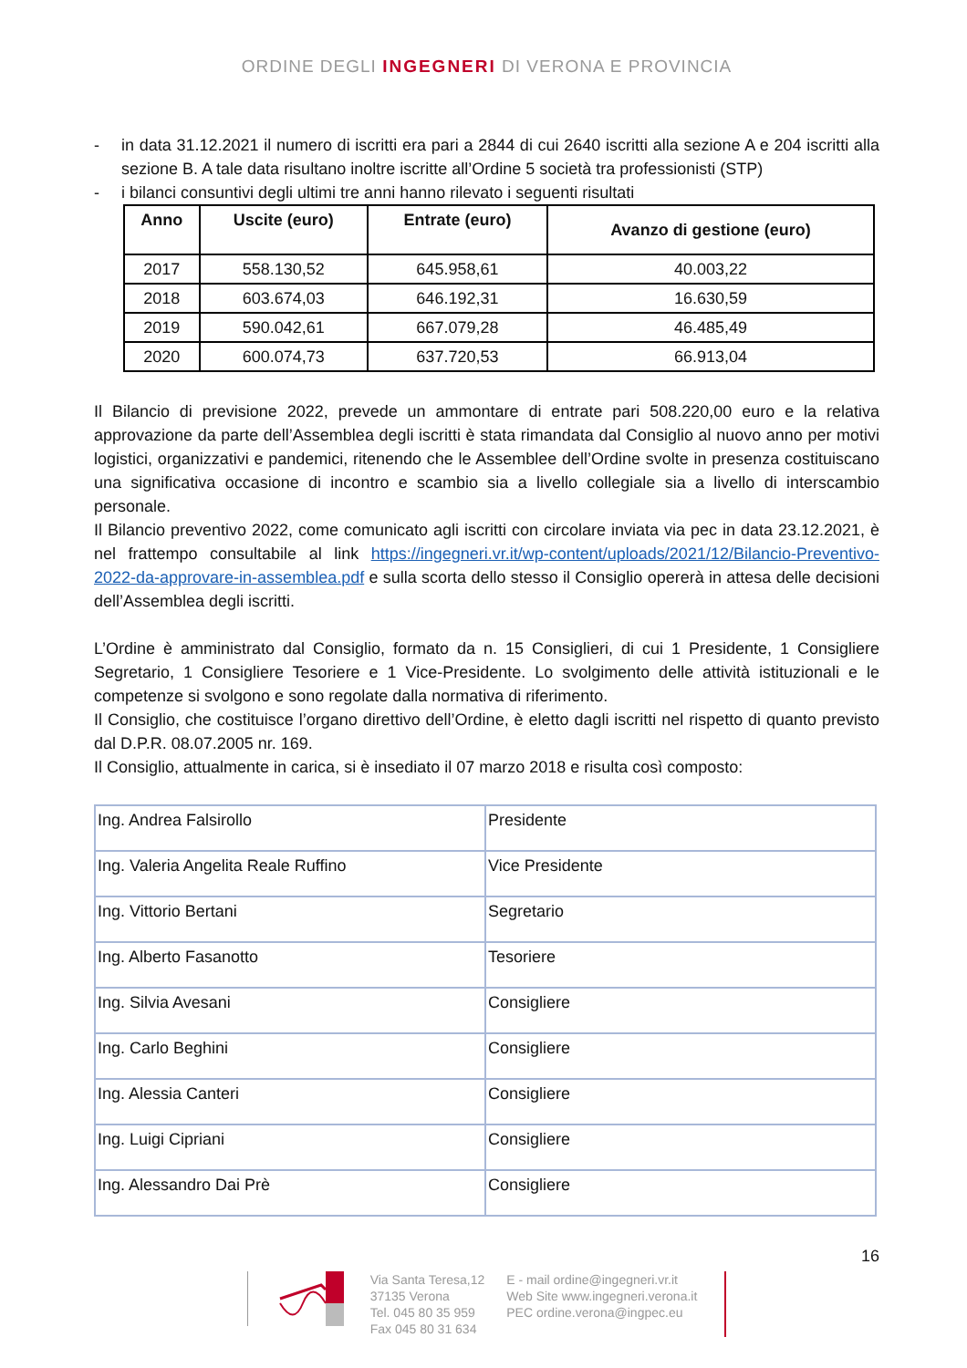ORDINE DEGLI INGEGNERI DI VERONA E PROVINCIA
- in data 31.12.2021 il numero di iscritti era pari a 2844 di cui 2640 iscritti alla sezione A e 204 iscritti alla sezione B. A tale data risultano inoltre iscritte all’Ordine 5 società tra professionisti (STP)
- i bilanci consuntivi degli ultimi tre anni hanno rilevato i seguenti risultati
| Anno | Uscite (euro) | Entrate (euro) | Avanzo di gestione (euro) |
| --- | --- | --- | --- |
| 2017 | 558.130,52 | 645.958,61 | 40.003,22 |
| 2018 | 603.674,03 | 646.192,31 | 16.630,59 |
| 2019 | 590.042,61 | 667.079,28 | 46.485,49 |
| 2020 | 600.074,73 | 637.720,53 | 66.913,04 |
Il Bilancio di previsione 2022, prevede un ammontare di entrate pari 508.220,00 euro e la relativa approvazione da parte dell’Assemblea degli iscritti è stata rimandata dal Consiglio al nuovo anno per motivi logistici, organizzativi e pandemici, ritenendo che le Assemblee dell’Ordine svolte in presenza costituiscano una significativa occasione di incontro e scambio sia a livello collegiale sia a livello di interscambio personale.
Il Bilancio preventivo 2022, come comunicato agli iscritti con circolare inviata via pec in data 23.12.2021, è nel frattempo consultabile al link https://ingegneri.vr.it/wp-content/uploads/2021/12/Bilancio-Preventivo-2022-da-approvare-in-assemblea.pdf e sulla scorta dello stesso il Consiglio opererà in attesa delle decisioni dell’Assemblea degli iscritti.
L’Ordine è amministrato dal Consiglio, formato da n. 15 Consiglieri, di cui 1 Presidente, 1 Consigliere Segretario, 1 Consigliere Tesoriere e 1 Vice-Presidente. Lo svolgimento delle attività istituzionali e le competenze si svolgono e sono regolate dalla normativa di riferimento.
Il Consiglio, che costituisce l’organo direttivo dell’Ordine, è eletto dagli iscritti nel rispetto di quanto previsto dal D.P.R. 08.07.2005 nr. 169.
Il Consiglio, attualmente in carica, si è insediato il 07 marzo 2018 e risulta così composto:
| Ing. Andrea Falsirollo | Presidente |
| Ing. Valeria Angelita Reale Ruffino | Vice Presidente |
| Ing. Vittorio Bertani | Segretario |
| Ing. Alberto Fasanotto | Tesoriere |
| Ing. Silvia Avesani | Consigliere |
| Ing. Carlo Beghini | Consigliere |
| Ing. Alessia Canteri | Consigliere |
| Ing. Luigi Cipriani | Consigliere |
| Ing. Alessandro Dai Prè | Consigliere |
16
Via Santa Teresa,12
37135 Verona
Tel. 045 80 35 959
Fax 045 80 31 634
E - mail ordine@ingegneri.vr.it
Web Site www.ingegneri.verona.it
PEC ordine.verona@ingpec.eu